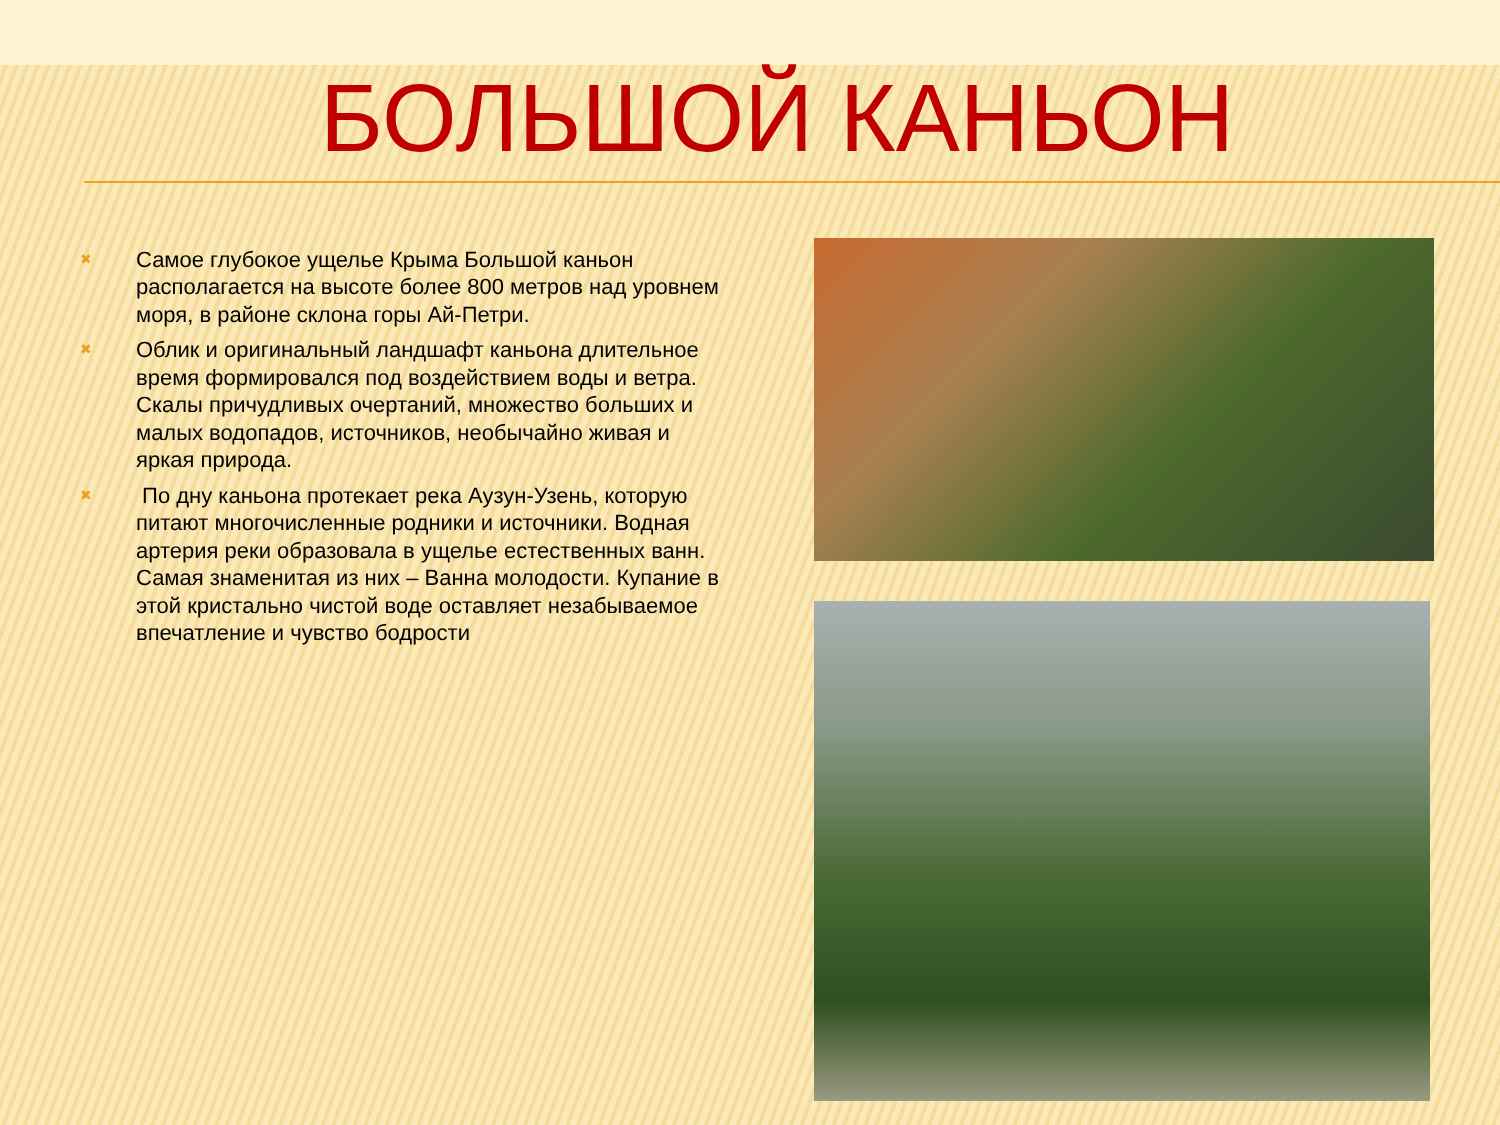БОЛЬШОЙ КАНЬОН
✖ Самое глубокое ущелье Крыма Большой каньон располагается на высоте более 800 метров над уровнем моря, в районе склона горы Ай-Петри.
✖ Облик и оригинальный ландшафт каньона длительное время формировался под воздействием воды и ветра. Скалы причудливых очертаний, множество больших и малых водопадов, источников, необычайно живая и яркая природа.
✖ По дну каньона протекает река Аузун-Узень, которую питают многочисленные родники и источники. Водная артерия реки образовала в ущелье естественных ванн. Самая знаменитая из них – Ванна молодости. Купание в этой кристально чистой воде оставляет незабываемое впечатление и чувство бодрости